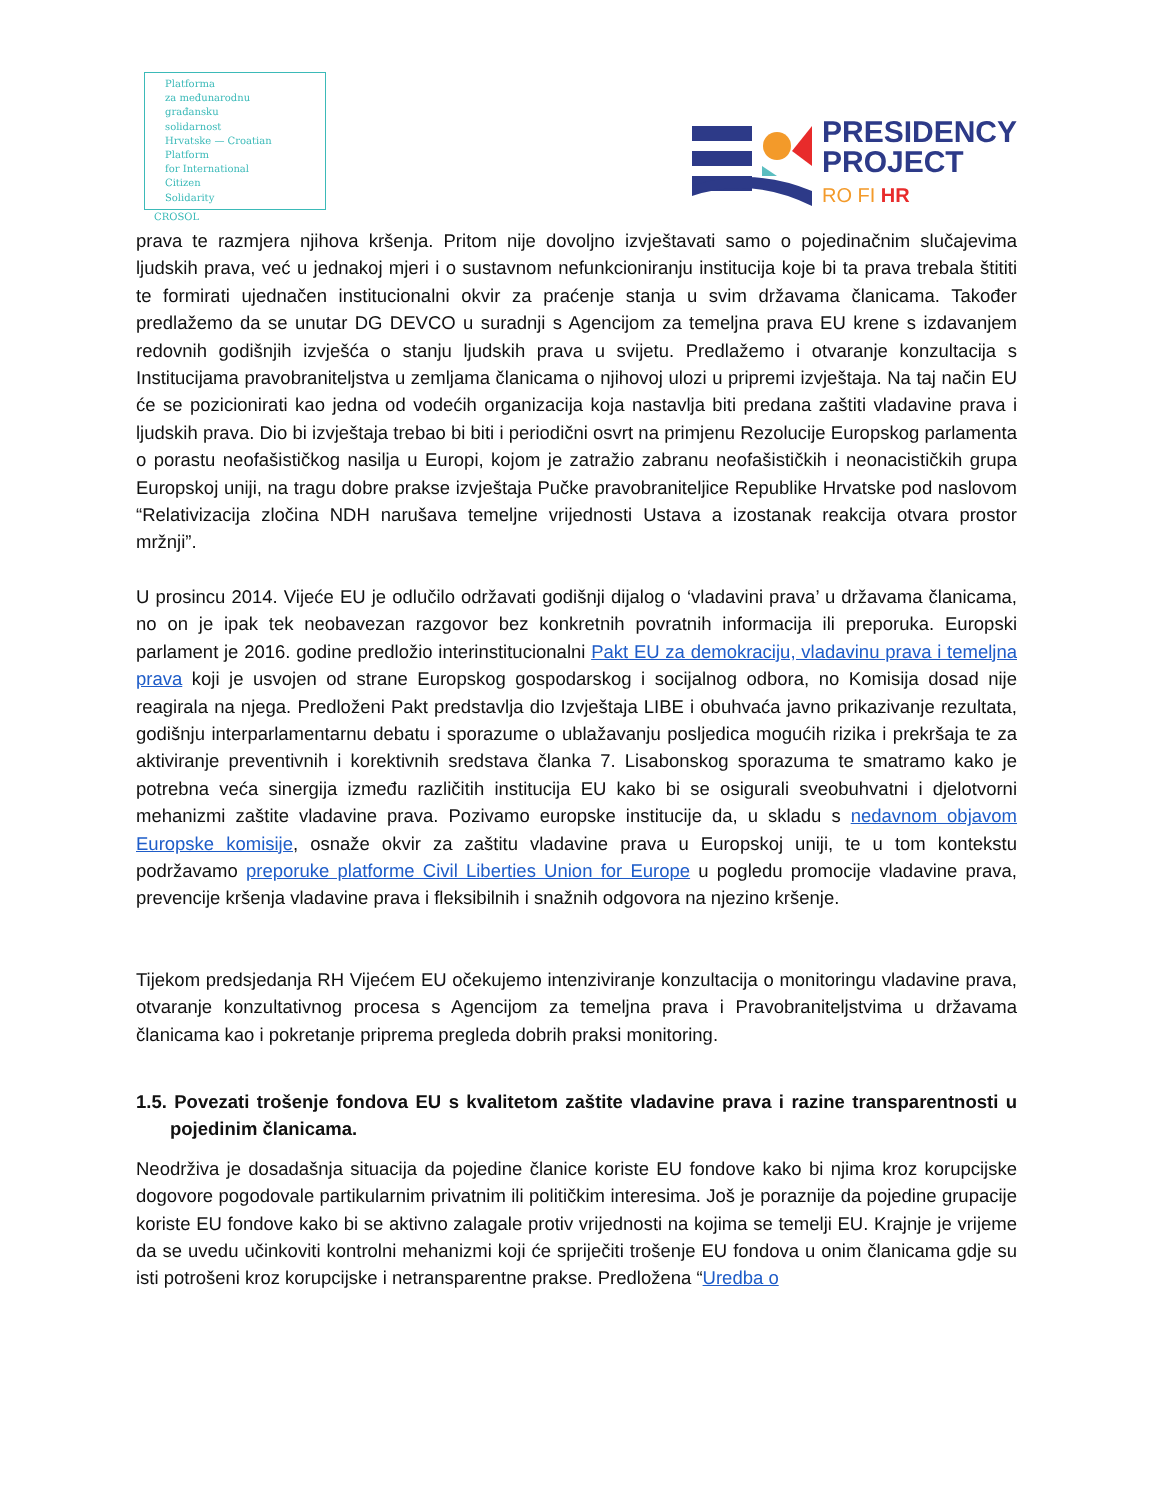Platforma
za međunarodnu
građansku
solidarnost
Hrvatske — Croatian
Platform
for International
Citizen
Solidarity
CROSOL
PRESIDENCY
PROJECT
RO FI HR
prava te razmjera njihova kršenja. Pritom nije dovoljno izvještavati samo o pojedinačnim slučajevima ljudskih prava, već u jednakoj mjeri i o sustavnom nefunkcioniranju institucija koje bi ta prava trebala štititi te formirati ujednačen institucionalni okvir za praćenje stanja u svim državama članicama. Također predlažemo da se unutar DG DEVCO u suradnji s Agencijom za temeljna prava EU krene s izdavanjem redovnih godišnjih izvješća o stanju ljudskih prava u svijetu. Predlažemo i otvaranje konzultacija s Institucijama pravobraniteljstva u zemljama članicama o njihovoj ulozi u pripremi izvještaja. Na taj način EU će se pozicionirati kao jedna od vodećih organizacija koja nastavlja biti predana zaštiti vladavine prava i ljudskih prava. Dio bi izvještaja trebao bi biti i periodični osvrt na primjenu Rezolucije Europskog parlamenta o porastu neofašističkog nasilja u Europi, kojom je zatražio zabranu neofašističkih i neonacističkih grupa Europskoj uniji, na tragu dobre prakse izvještaja Pučke pravobraniteljice Republike Hrvatske pod naslovom “Relativizacija zločina NDH narušava temeljne vrijednosti Ustava a izostanak reakcija otvara prostor mržnji”.
U prosincu 2014. Vijeće EU je odlučilo održavati godišnji dijalog o ‘vladavini prava’ u državama članicama, no on je ipak tek neobavezan razgovor bez konkretnih povratnih informacija ili preporuka. Europski parlament je 2016. godine predložio interinstitucionalni Pakt EU za demokraciju, vladavinu prava i temeljna prava koji je usvojen od strane Europskog gospodarskog i socijalnog odbora, no Komisija dosad nije reagirala na njega. Predloženi Pakt predstavlja dio Izvještaja LIBE i obuhvaća javno prikazivanje rezultata, godišnju interparlamentarnu debatu i sporazume o ublažavanju posljedica mogućih rizika i prekršaja te za aktiviranje preventivnih i korektivnih sredstava članka 7. Lisabonskog sporazuma te smatramo kako je potrebna veća sinergija između različitih institucija EU kako bi se osigurali sveobuhvatni i djelotvorni mehanizmi zaštite vladavine prava. Pozivamo europske institucije da, u skladu s nedavnom objavom Europske komisije, osnaže okvir za zaštitu vladavine prava u Europskoj uniji, te u tom kontekstu podržavamo preporuke platforme Civil Liberties Union for Europe u pogledu promocije vladavine prava, prevencije kršenja vladavine prava i fleksibilnih i snažnih odgovora na njezino kršenje.
Tijekom predsjedanja RH Vijećem EU očekujemo intenziviranje konzultacija o monitoringu vladavine prava, otvaranje konzultativnog procesa s Agencijom za temeljna prava i Pravobraniteljstvima u državama članicama kao i pokretanje priprema pregleda dobrih praksi monitoring.
1.5. Povezati trošenje fondova EU s kvalitetom zaštite vladavine prava i razine transparentnosti u pojedinim članicama.
Neodrživa je dosadašnja situacija da pojedine članice koriste EU fondove kako bi njima kroz korupcijske dogovore pogodovale partikularnim privatnim ili političkim interesima. Još je poraznije da pojedine grupacije koriste EU fondove kako bi se aktivno zalagale protiv vrijednosti na kojima se temelji EU. Krajnje je vrijeme da se uvedu učinkoviti kontrolni mehanizmi koji će spriječiti trošenje EU fondova u onim članicama gdje su isti potrošeni kroz korupcijske i netransparentne prakse. Predložena “Uredba o